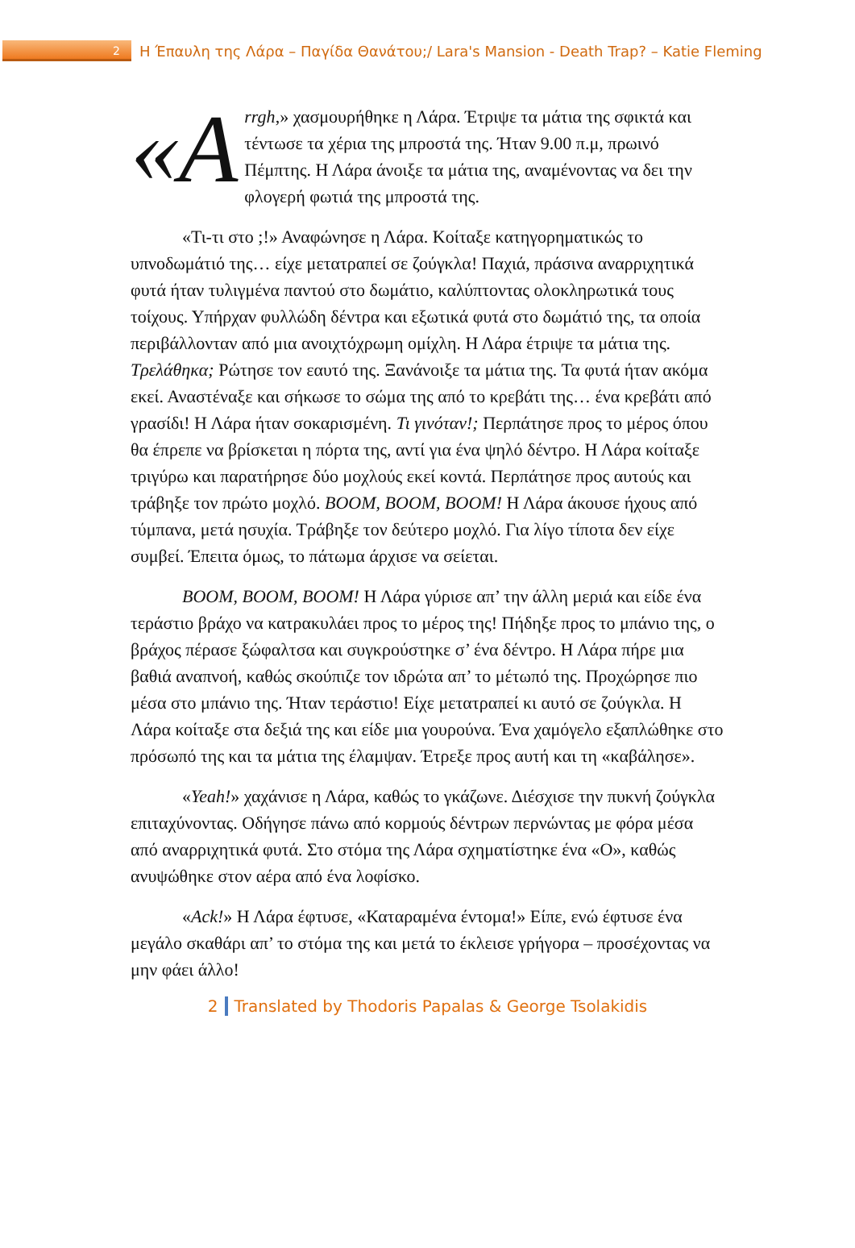2
Η Έπαυλη της Λάρα – Παγίδα Θανάτου;/ Lara's Mansion - Death Trap? – Katie Fleming
«A rrgh,» χασμουρήθηκε η Λάρα. Έτριψε τα μάτια της σφικτά και τέντωσε τα χέρια της μπροστά της. Ήταν 9.00 π.μ, πρωινό Πέμπτης. Η Λάρα άνοιξε τα μάτια της, αναμένοντας να δει την φλογερή φωτιά της μπροστά της.
«Τι-τι στο ;!» Αναφώνησε η Λάρα. Κοίταξε κατηγορηματικώς το υπνοδωμάτιό της… είχε μετατραπεί σε ζούγκλα! Παχιά, πράσινα αναρριχητικά φυτά ήταν τυλιγμένα παντού στο δωμάτιο, καλύπτοντας ολοκληρωτικά τους τοίχους. Υπήρχαν φυλλώδη δέντρα και εξωτικά φυτά στο δωμάτιό της, τα οποία περιβάλλονταν από μια ανοιχτόχρωμη ομίχλη. Η Λάρα έτριψε τα μάτια της. Τρελάθηκα; Ρώτησε τον εαυτό της. Ξανάνοιξε τα μάτια της. Τα φυτά ήταν ακόμα εκεί. Αναστέναξε και σήκωσε το σώμα της από το κρεβάτι της… ένα κρεβάτι από γρασίδι! Η Λάρα ήταν σοκαρισμένη. Τι γινόταν!; Περπάτησε προς το μέρος όπου θα έπρεπε να βρίσκεται η πόρτα της, αντί για ένα ψηλό δέντρο. Η Λάρα κοίταξε τριγύρω και παρατήρησε δύο μοχλούς εκεί κοντά. Περπάτησε προς αυτούς και τράβηξε τον πρώτο μοχλό. BOOM, BOOM, BOOM! Η Λάρα άκουσε ήχους από τύμπανα, μετά ησυχία. Τράβηξε τον δεύτερο μοχλό. Για λίγο τίποτα δεν είχε συμβεί. Έπειτα όμως, το πάτωμα άρχισε να σείεται.
BOOM, BOOM, BOOM! Η Λάρα γύρισε απ’ την άλλη μεριά και είδε ένα τεράστιο βράχο να κατρακυλάει προς το μέρος της! Πήδηξε προς το μπάνιο της, ο βράχος πέρασε ξώφαλτσα και συγκρούστηκε σ’ ένα δέντρο. Η Λάρα πήρε μια βαθιά αναπνοή, καθώς σκούπιζε τον ιδρώτα απ’ το μέτωπό της. Προχώρησε πιο μέσα στο μπάνιο της. Ήταν τεράστιο! Είχε μετατραπεί κι αυτό σε ζούγκλα. Η Λάρα κοίταξε στα δεξιά της και είδε μια γουρούνα. Ένα χαμόγελο εξαπλώθηκε στο πρόσωπό της και τα μάτια της έλαμψαν. Έτρεξε προς αυτή και τη «καβάλησε».
«Yeah!» χαχάνισε η Λάρα, καθώς το γκάζωνε. Διέσχισε την πυκνή ζούγκλα επιταχύνοντας. Οδήγησε πάνω από κορμούς δέντρων περνώντας με φόρα μέσα από αναρριχητικά φυτά. Στο στόμα της Λάρα σχηματίστηκε ένα «Ο», καθώς ανυψώθηκε στον αέρα από ένα λοφίσκο.
«Ack!» Η Λάρα έφτυσε, «Καταραμένα έντομα!» Είπε, ενώ έφτυσε ένα μεγάλο σκαθάρι απ’ το στόμα της και μετά το έκλεισε γρήγορα – προσέχοντας να μην φάει άλλο!
2 Translated by Thodoris Papalas & George Tsolakidis